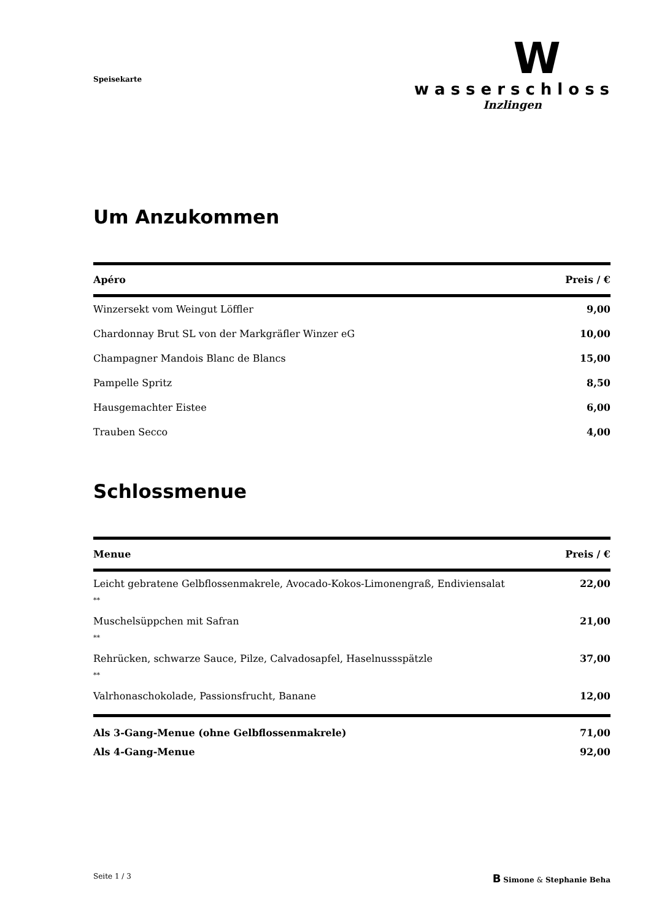Speisekarte
W
wasserschloss
Inzlingen
Um Anzukommen
| Apéro | Preis / € |
| --- | --- |
| Winzersekt vom Weingut Löffler | 9,00 |
| Chardonnay Brut SL von der Markgräfler Winzer eG | 10,00 |
| Champagner Mandois Blanc de Blancs | 15,00 |
| Pampelle Spritz | 8,50 |
| Hausgemachter Eistee | 6,00 |
| Trauben Secco | 4,00 |
Schlossmenue
| Menue | Preis / € |
| --- | --- |
| Leicht gebratene Gelbflossenmakrele, Avocado-Kokos-Limonengraß, Endiviensalat | 22,00 |
| ** | |
| Muschelsüppchen mit Safran | 21,00 |
| ** | |
| Rehrücken, schwarze Sauce, Pilze, Calvadosapfel, Haselnussspätzle | 37,00 |
| ** | |
| Valrhonaschokolade, Passionsfrucht, Banane | 12,00 |
| Als 3-Gang-Menue (ohne Gelbflossenmakrele) | 71,00 |
| Als 4-Gang-Menue | 92,00 |
Seite 1 / 3 B Simone & Stephanie Beha